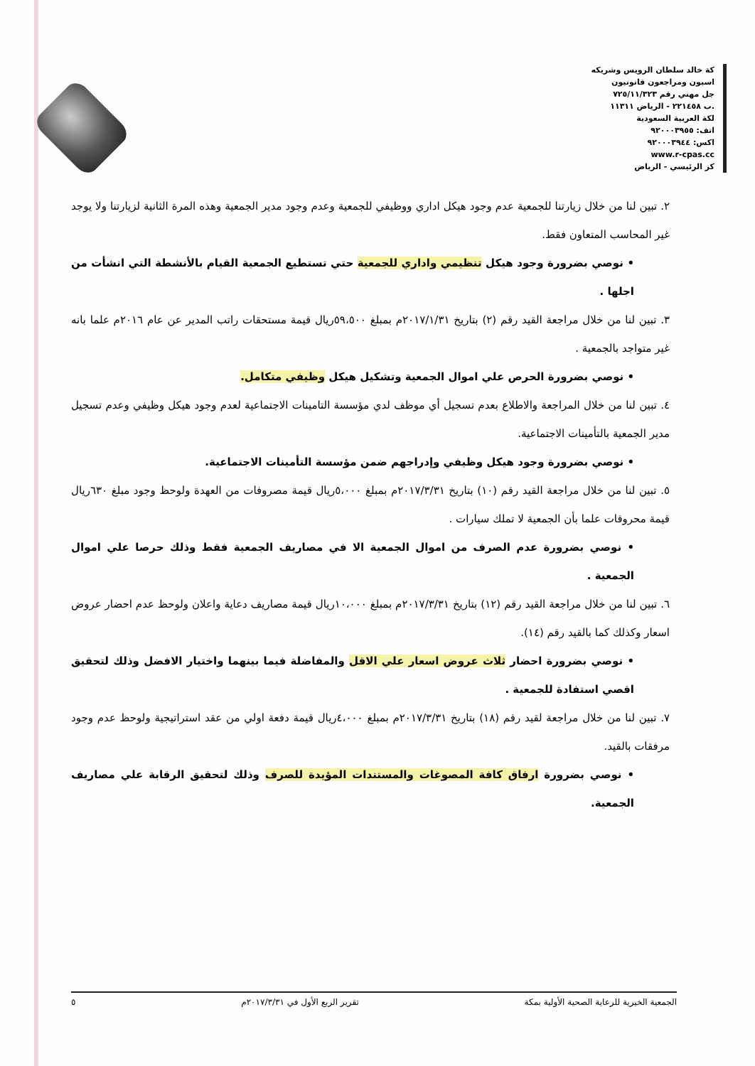كة خالد سلطان الرويس وشريكه
اسبون ومراجعون قانونيون
جل مهني رقم ٧٢٥/١١/٣٢٣
.ب ٢٢١٤٥٨ - الرياض ١١٣١١
لكة العربية السعودية
اتف: ٩٢٠٠٠٣٩٥٥
اكس: ٩٢٠٠٠٣٩٤٤
www.r-cpas.cc
كز الرئيسي - الرياض
٢. تبين لنا من خلال زيارتنا للجمعية عدم وجود هيكل اداري ووظيفي للجمعية وعدم وجود مدير الجمعية وهذه المرة الثانية لزيارتنا ولا يوجد غير المحاسب المتعاون فقط.
• نوصي بضرورة وجود هيكل تنظيمي واداري للجمعية حتي تستطيع الجمعية القيام بالأنشطة التي انشأت من اجلها .
٣. تبين لنا من خلال مراجعة القيد رقم (٢) بتاريخ ٢٠١٧/١/٣١م بمبلغ ٥٩،٥٠٠ريال قيمة مستحقات راتب المدير عن عام ٢٠١٦م علما بانه غير متواجد بالجمعية .
• نوصي بضرورة الحرص علي اموال الجمعية وتشكيل هيكل وظيفي متكامل.
٤. تبين لنا من خلال المراجعة والاطلاع بعدم تسجيل أي موظف لدي مؤسسة التامينات الاجتماعية لعدم وجود هيكل وظيفي وعدم تسجيل مدير الجمعية بالتأمينات الاجتماعية.
• نوصي بضرورة وجود هيكل وظيفي وإدراجهم ضمن مؤسسة التأمينات الاجتماعية.
٥. تبين لنا من خلال مراجعة القيد رقم (١٠) بتاريخ ٢٠١٧/٣/٣١م بمبلغ ٥،٠٠٠ريال قيمة مصروفات من العهدة ولوحظ وجود مبلغ ٦٣٠ريال قيمة محروقات علما بأن الجمعية لا تملك سيارات .
• نوصي بضرورة عدم الصرف من اموال الجمعية الا في مصاريف الجمعية فقط وذلك حرصا علي اموال الجمعية .
٦. تبين لنا من خلال مراجعة القيد رقم (١٢) بتاريخ ٢٠١٧/٣/٣١م بمبلغ ١٠،٠٠٠ريال قيمة مصاريف دعاية واعلان ولوحظ عدم احضار عروض اسعار وكذلك كما بالقيد رقم (١٤).
• نوصي بضرورة احضار ثلاث عروض اسعار علي الاقل والمفاضلة فيما بينهما واختيار الافضل وذلك لتحقيق اقصي استفادة للجمعية .
٧. تبين لنا من خلال مراجعة لقيد رقم (١٨) بتاريخ ٢٠١٧/٣/٣١م بمبلغ ٤،٠٠٠ريال قيمة دفعة اولي من عقد استراتيجية ولوحظ عدم وجود مرفقات بالقيد.
• نوصي بضرورة ارفاق كافة المصوغات والمستندات المؤيدة للصرف وذلك لتحقيق الرقابة علي مصاريف الجمعية.
الجمعية الخيرية للرعاية الصحية الأولية بمكة تقرير الربع الأول في ٢٠١٧/٣/٣١م ٥